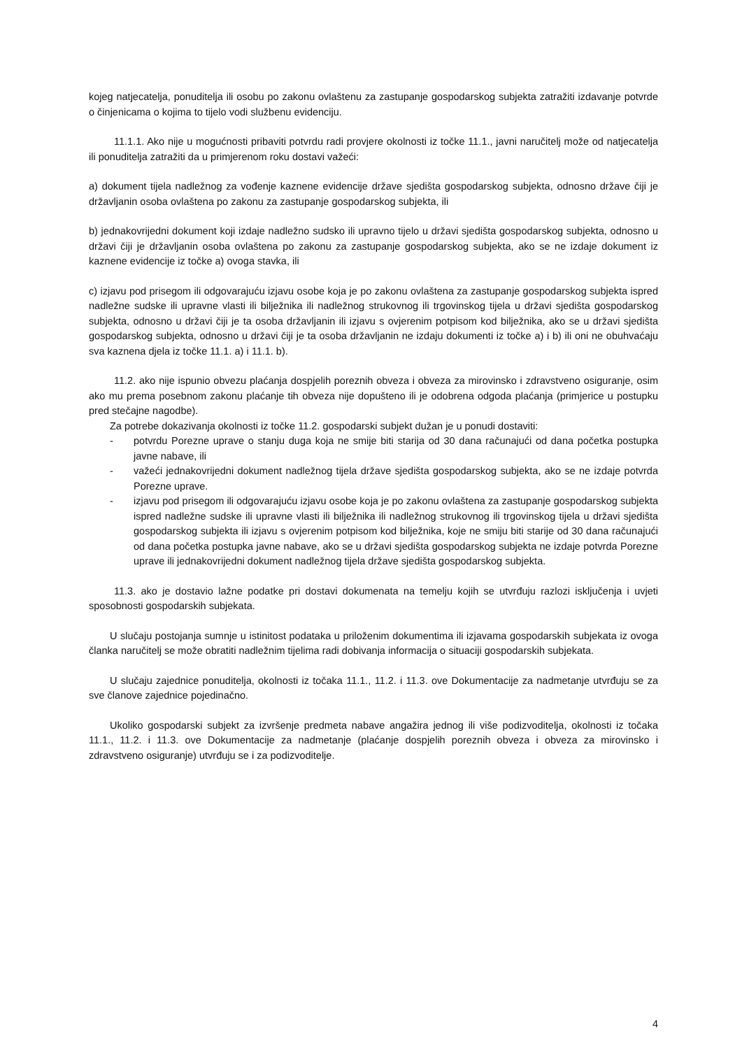kojeg natjecatelja, ponuditelja ili osobu po zakonu ovlaštenu za zastupanje gospodarskog subjekta zatražiti izdavanje potvrde o činjenicama o kojima to tijelo vodi službenu evidenciju.
11.1.1. Ako nije u mogućnosti pribaviti potvrdu radi provjere okolnosti iz točke 11.1., javni naručitelj može od natjecatelja ili ponuditelja zatražiti da u primjerenom roku dostavi važeći:
a) dokument tijela nadležnog za vođenje kaznene evidencije države sjedišta gospodarskog subjekta, odnosno države čiji je državljanin osoba ovlaštena po zakonu za zastupanje gospodarskog subjekta, ili
b) jednakovrijedni dokument koji izdaje nadležno sudsko ili upravno tijelo u državi sjedišta gospodarskog subjekta, odnosno u državi čiji je državljanin osoba ovlaštena po zakonu za zastupanje gospodarskog subjekta, ako se ne izdaje dokument iz kaznene evidencije iz točke a) ovoga stavka, ili
c) izjavu pod prisegom ili odgovarajuću izjavu osobe koja je po zakonu ovlaštena za zastupanje gospodarskog subjekta ispred nadležne sudske ili upravne vlasti ili bilježnika ili nadležnog strukovnog ili trgovinskog tijela u državi sjedišta gospodarskog subjekta, odnosno u državi čiji je ta osoba državljanin ili izjavu s ovjerenim potpisom kod bilježnika, ako se u državi sjedišta gospodarskog subjekta, odnosno u državi čiji je ta osoba državljanin ne izdaju dokumenti iz točke a) i b) ili oni ne obuhvaćaju sva kaznena djela iz točke 11.1. a) i 11.1. b).
11.2. ako nije ispunio obvezu plaćanja dospjelih poreznih obveza i obveza za mirovinsko i zdravstveno osiguranje, osim ako mu prema posebnom zakonu plaćanje tih obveza nije dopušteno ili je odobrena odgoda plaćanja (primjerice u postupku pred stečajne nagodbe).
Za potrebe dokazivanja okolnosti iz točke 11.2. gospodarski subjekt dužan je u ponudi dostaviti:
- potvrdu Porezne uprave o stanju duga koja ne smije biti starija od 30 dana računajući od dana početka postupka javne nabave, ili
- važeći jednakovrijedni dokument nadležnog tijela države sjedišta gospodarskog subjekta, ako se ne izdaje potvrda Porezne uprave.
- izjavu pod prisegom ili odgovarajuću izjavu osobe koja je po zakonu ovlaštena za zastupanje gospodarskog subjekta ispred nadležne sudske ili upravne vlasti ili bilježnika ili nadležnog strukovnog ili trgovinskog tijela u državi sjedišta gospodarskog subjekta ili izjavu s ovjerenim potpisom kod bilježnika, koje ne smiju biti starije od 30 dana računajući od dana početka postupka javne nabave, ako se u državi sjedišta gospodarskog subjekta ne izdaje potvrda Porezne uprave ili jednakovrijedni dokument nadležnog tijela države sjedišta gospodarskog subjekta.
11.3. ako je dostavio lažne podatke pri dostavi dokumenata na temelju kojih se utvrđuju razlozi isključenja i uvjeti sposobnosti gospodarskih subjekata.
U slučaju postojanja sumnje u istinitost podataka u priloženim dokumentima ili izjavama gospodarskih subjekata iz ovoga članka naručitelj se može obratiti nadležnim tijelima radi dobivanja informacija o situaciji gospodarskih subjekata.
U slučaju zajednice ponuditelja, okolnosti iz točaka 11.1., 11.2. i 11.3. ove Dokumentacije za nadmetanje utvrđuju se za sve članove zajednice pojedinačno.
Ukoliko gospodarski subjekt za izvršenje predmeta nabave angažira jednog ili više podizvoditelja, okolnosti iz točaka 11.1., 11.2. i 11.3. ove Dokumentacije za nadmetanje (plaćanje dospjelih poreznih obveza i obveza za mirovinsko i zdravstveno osiguranje) utvrđuju se i za podizvoditelje.
4